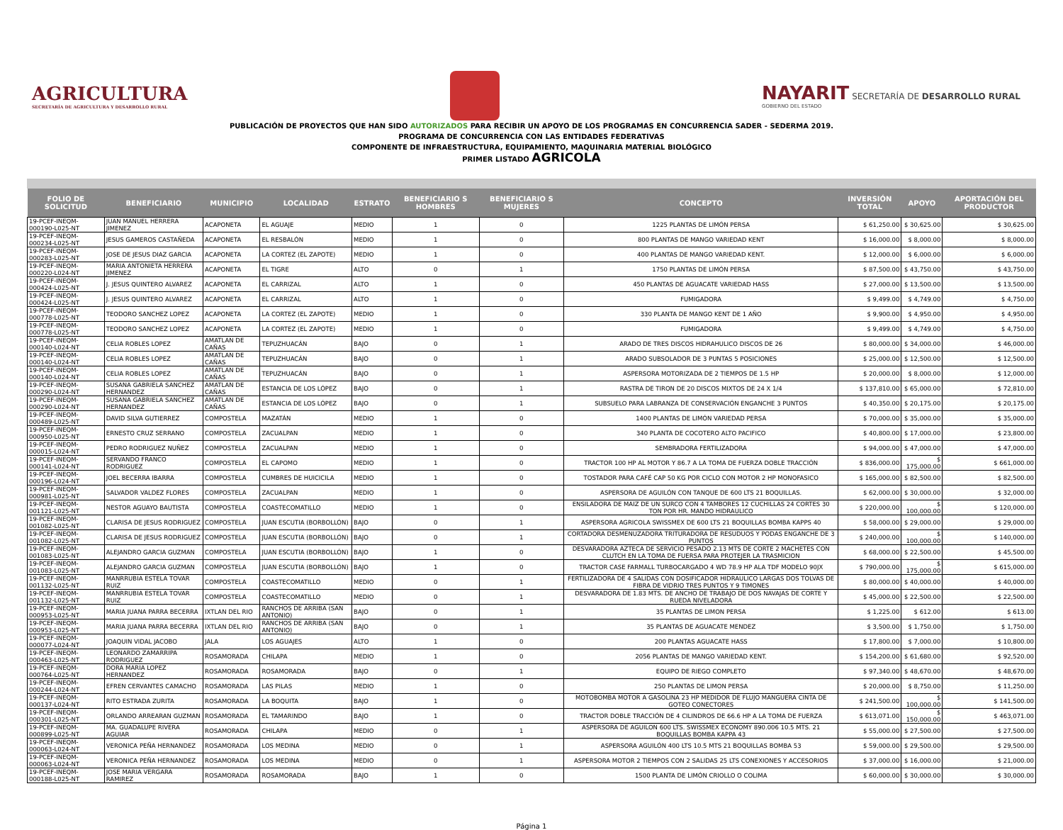AGRICULTURA
SECRETARÍA DE AGRICULTURA Y DESARROLLO RURAL
NAYARIT SECRETARÍA DE DESARROLLO RURAL
GOBIERNO DEL ESTADO
PUBLICACIÓN DE PROYECTOS QUE HAN SIDO AUTORIZADOS PARA RECIBIR UN APOYO DE LOS PROGRAMAS EN CONCURRENCIA SADER - SEDERMA 2019.
PROGRAMA DE CONCURRENCIA CON LAS ENTIDADES FEDERATIVAS
COMPONENTE DE INFRAESTRUCTURA, EQUIPAMIENTO, MAQUINARIA MATERIAL BIOLÓGICO
PRIMER LISTADO AGRICOLA
| FOLIO DE SOLICITUD | BENEFICIARIO | MUNICIPIO | LOCALIDAD | ESTRATO | BENEFICIARIO S HOMBRES | BENEFICIARIO S MUJERES | CONCEPTO | INVERSIÓN TOTAL | APOYO | APORTACIÓN DEL PRODUCTOR |
| --- | --- | --- | --- | --- | --- | --- | --- | --- | --- | --- |
| 19-PCEF-INEQM-000190-L025-NT | JUAN MANUEL HERRERA JIMENEZ | ACAPONETA | EL AGUAJE | MEDIO | 1 | 0 | 1225 PLANTAS DE LIMÓN PERSA | $ 61,250.00 | $ 30,625.00 | $ 30,625.00 |
| 19-PCEF-INEQM-000234-L025-NT | JESUS GAMEROS CASTAÑEDA | ACAPONETA | EL RESBALÓN | MEDIO | 1 | 0 | 800 PLANTAS DE MANGO VARIEDAD KENT | $ 16,000.00 | $ 8,000.00 | $ 8,000.00 |
| 19-PCEF-INEQM-000283-L025-NT | JOSE DE JESUS DIAZ GARCIA | ACAPONETA | LA CORTEZ (EL ZAPOTE) | MEDIO | 1 | 0 | 400 PLANTAS DE MANGO VARIEDAD KENT. | $ 12,000.00 | $ 6,000.00 | $ 6,000.00 |
| 19-PCEF-INEQM-000220-L024-NT | MARIA ANTONIETA HERRERA JIMENEZ | ACAPONETA | EL TIGRE | ALTO | 0 | 1 | 1750 PLANTAS DE LIMÓN PERSA | $ 87,500.00 | $ 43,750.00 | $ 43,750.00 |
| 19-PCEF-INEQM-000424-L025-NT | J. JESUS QUINTERO ALVAREZ | ACAPONETA | EL CARRIZAL | ALTO | 1 | 0 | 450 PLANTAS DE AGUACATE VARIEDAD HASS | $ 27,000.00 | $ 13,500.00 | $ 13,500.00 |
| 19-PCEF-INEQM-000424-L025-NT | J. JESUS QUINTERO ALVAREZ | ACAPONETA | EL CARRIZAL | ALTO | 1 | 0 | FUMIGADORA | $ 9,499.00 | $ 4,749.00 | $ 4,750.00 |
| 19-PCEF-INEQM-000778-L025-NT | TEODORO SANCHEZ LOPEZ | ACAPONETA | LA CORTEZ (EL ZAPOTE) | MEDIO | 1 | 0 | 330 PLANTA DE MANGO KENT DE 1 AÑO | $ 9,900.00 | $ 4,950.00 | $ 4,950.00 |
| 19-PCEF-INEQM-000778-L025-NT | TEODORO SANCHEZ LOPEZ | ACAPONETA | LA CORTEZ (EL ZAPOTE) | MEDIO | 1 | 0 | FUMIGADORA | $ 9,499.00 | $ 4,749.00 | $ 4,750.00 |
| 19-PCEF-INEQM-000140-L024-NT | CELIA ROBLES LOPEZ | AMATLAN DE CAÑAS | TEPUZHUACÁN | BAJO | 0 | 1 | ARADO DE TRES DISCOS HIDRAHULICO DISCOS DE 26 | $ 80,000.00 | $ 34,000.00 | $ 46,000.00 |
| 19-PCEF-INEQM-000140-L024-NT | CELIA ROBLES LOPEZ | AMATLAN DE CAÑAS | TEPUZHUACÁN | BAJO | 0 | 1 | ARADO SUBSOLADOR DE 3 PUNTAS 5 POSICIONES | $ 25,000.00 | $ 12,500.00 | $ 12,500.00 |
| 19-PCEF-INEQM-000140-L024-NT | CELIA ROBLES LOPEZ | AMATLAN DE CAÑAS | TEPUZHUACÁN | BAJO | 0 | 1 | ASPERSORA MOTORIZADA DE 2 TIEMPOS DE 1.5 HP | $ 20,000.00 | $ 8,000.00 | $ 12,000.00 |
| 19-PCEF-INEQM-000290-L024-NT | SUSANA GABRIELA SANCHEZ HERNANDEZ | AMATLAN DE CAÑAS | ESTANCIA DE LOS LÓPEZ | BAJO | 0 | 1 | RASTRA DE TIRON DE 20 DISCOS MIXTOS DE 24 X 1/4 | $ 137,810.00 | $ 65,000.00 | $ 72,810.00 |
| 19-PCEF-INEQM-000290-L024-NT | SUSANA GABRIELA SANCHEZ HERNANDEZ | AMATLAN DE CAÑAS | ESTANCIA DE LOS LÓPEZ | BAJO | 0 | 1 | SUBSUELO PARA LABRANZA DE CONSERVACIÓN ENGANCHE 3 PUNTOS | $ 40,350.00 | $ 20,175.00 | $ 20,175.00 |
| 19-PCEF-INEQM-000489-L025-NT | DAVID SILVA GUTIERREZ | COMPOSTELA | MAZATÁN | MEDIO | 1 | 0 | 1400 PLANTAS DE LIMÓN VARIEDAD PERSA | $ 70,000.00 | $ 35,000.00 | $ 35,000.00 |
| 19-PCEF-INEQM-000950-L025-NT | ERNESTO CRUZ SERRANO | COMPOSTELA | ZACUALPAN | MEDIO | 1 | 0 | 340 PLANTA DE COCOTERO ALTO PACIFICO | $ 40,800.00 | $ 17,000.00 | $ 23,800.00 |
| 19-PCEF-INEQM-000015-L024-NT | PEDRO RODRIGUEZ NUÑEZ | COMPOSTELA | ZACUALPAN | MEDIO | 1 | 0 | SEMBRADORA FERTILIZADORA | $ 94,000.00 | $ 47,000.00 | $ 47,000.00 |
| 19-PCEF-INEQM-000141-L024-NT | SERVANDO FRANCO RODRIGUEZ | COMPOSTELA | EL CAPOMO | MEDIO | 1 | 0 | TRACTOR 100 HP AL MOTOR Y 86.7 A LA TOMA DE FUERZA DOBLE TRACCIÓN | $ 836,000.00 | $ 175,000.00 | $ 661,000.00 |
| 19-PCEF-INEQM-000196-L024-NT | JOEL BECERRA IBARRA | COMPOSTELA | CUMBRES DE HUICICILA | MEDIO | 1 | 0 | TOSTADOR PARA CAFÉ CAP 50 KG POR CICLO CON MOTOR 2 HP MONOFASICO | $ 165,000.00 | $ 82,500.00 | $ 82,500.00 |
| 19-PCEF-INEQM-000981-L025-NT | SALVADOR VALDEZ FLORES | COMPOSTELA | ZACUALPAN | MEDIO | 1 | 0 | ASPERSORA DE AGUILÓN CON TANQUE DE 600 LTS 21 BOQUILLAS. | $ 62,000.00 | $ 30,000.00 | $ 32,000.00 |
| 19-PCEF-INEQM-001121-L025-NT | NESTOR AGUAYO BAUTISTA | COMPOSTELA | COASTECOMATILLO | MEDIO | 1 | 0 | ENSILADORA DE MAIZ DE UN SURCO CON 4 TAMBORES 12 CUCHILLAS 24 CORTES 30 TON POR HR. MANDO HIDRAULICO | $ 220,000.00 | $ 100,000.00 | $ 120,000.00 |
| 19-PCEF-INEQM-001082-L025-NT | CLARISA DE JESUS RODRIGUEZ | COMPOSTELA | JUAN ESCUTIA (BORBOLLÓN) | BAJO | 0 | 1 | ASPERSORA AGRICOLA SWISSMEX DE 600 LTS 21 BOQUILLAS BOMBA KAPPS 40 | $ 58,000.00 | $ 29,000.00 | $ 29,000.00 |
| 19-PCEF-INEQM-001082-L025-NT | CLARISA DE JESUS RODRIGUEZ | COMPOSTELA | JUAN ESCUTIA (BORBOLLÓN) | BAJO | 0 | 1 | CORTADORA DESMENUZADORA TRITURADORA DE RESUDUOS Y PODAS ENGANCHE DE 3 PUNTOS | $ 240,000.00 | $ 100,000.00 | $ 140,000.00 |
| 19-PCEF-INEQM-001083-L025-NT | ALEJANDRO GARCIA GUZMAN | COMPOSTELA | JUAN ESCUTIA (BORBOLLÓN) | BAJO | 1 | 0 | DESVARADORA AZTECA DE SERVICIO PESADO 2.13 MTS DE CORTE 2 MACHETES CON CLUTCH EN LA TOMA DE FUERSA PARA PROTEJER LA TRASMICION | $ 68,000.00 | $ 22,500.00 | $ 45,500.00 |
| 19-PCEF-INEQM-001083-L025-NT | ALEJANDRO GARCIA GUZMAN | COMPOSTELA | JUAN ESCUTIA (BORBOLLÓN) | BAJO | 1 | 0 | TRACTOR CASE FARMALL TURBOCARGADO 4 WD 78.9 HP ALA TDF MODELO 90JX | $ 790,000.00 | $ 175,000.00 | $ 615,000.00 |
| 19-PCEF-INEQM-001132-L025-NT | MANRRUBIA ESTELA TOVAR RUIZ | COMPOSTELA | COASTECOMATILLO | MEDIO | 0 | 1 | FERTILIZADORA DE 4 SALIDAS CON DOSIFICADOR HIDRAULICO LARGAS DOS TOLVAS DE FIBRA DE VIDRIO TRES PUNTOS Y 9 TIMONES | $ 80,000.00 | $ 40,000.00 | $ 40,000.00 |
| 19-PCEF-INEQM-001132-L025-NT | MANRRUBIA ESTELA TOVAR RUIZ | COMPOSTELA | COASTECOMATILLO | MEDIO | 0 | 1 | DESVARADORA DE 1.83 MTS. DE ANCHO DE TRABAJO DE DOS NAVAJAS DE CORTE Y RUEDA NIVELADORA | $ 45,000.00 | $ 22,500.00 | $ 22,500.00 |
| 19-PCEF-INEQM-000953-L025-NT | MARIA JUANA PARRA BECERRA | IXTLAN DEL RIO | RANCHOS DE ARRIBA (SAN ANTONIO) | BAJO | 0 | 1 | 35 PLANTAS DE LIMON PERSA | $ 1,225.00 | $ 612.00 | $ 613.00 |
| 19-PCEF-INEQM-000953-L025-NT | MARIA JUANA PARRA BECERRA | IXTLAN DEL RIO | RANCHOS DE ARRIBA (SAN ANTONIO) | BAJO | 0 | 1 | 35 PLANTAS DE AGUACATE MENDEZ | $ 3,500.00 | $ 1,750.00 | $ 1,750.00 |
| 19-PCEF-INEQM-000077-L024-NT | JOAQUIN VIDAL JACOBO | JALA | LOS AGUAJES | ALTO | 1 | 0 | 200 PLANTAS AGUACATE HASS | $ 17,800.00 | $ 7,000.00 | $ 10,800.00 |
| 19-PCEF-INEQM-000463-L025-NT | LEONARDO ZAMARRIPA RODRIGUEZ | ROSAMORADA | CHILAPA | MEDIO | 1 | 0 | 2056 PLANTAS DE MANGO VARIEDAD KENT. | $ 154,200.00 | $ 61,680.00 | $ 92,520.00 |
| 19-PCEF-INEQM-000764-L025-NT | DORA MARIA LOPEZ HERNANDEZ | ROSAMORADA | ROSAMORADA | BAJO | 0 | 1 | EQUIPO DE RIEGO COMPLETO | $ 97,340.00 | $ 48,670.00 | $ 48,670.00 |
| 19-PCEF-INEQM-000244-L024-NT | EFREN CERVANTES CAMACHO | ROSAMORADA | LAS PILAS | MEDIO | 1 | 0 | 250 PLANTAS DE LIMON PERSA | $ 20,000.00 | $ 8,750.00 | $ 11,250.00 |
| 19-PCEF-INEQM-000137-L024-NT | RITO ESTRADA ZURITA | ROSAMORADA | LA BOQUITA | BAJO | 1 | 0 | MOTOBOMBA MOTOR A GASOLINA 23 HP MEDIDOR DE FLUJO MANGUERA CINTA DE GOTEO CONECTORES | $ 241,500.00 | $ 100,000.00 | $ 141,500.00 |
| 19-PCEF-INEQM-000301-L025-NT | ORLANDO ARREARAN GUZMAN | ROSAMORADA | EL TAMARINDO | BAJO | 1 | 0 | TRACTOR DOBLE TRACCIÓN DE 4 CILINDROS DE 66.6 HP A LA TOMA DE FUERZA | $ 613,071.00 | $ 150,000.00 | $ 463,071.00 |
| 19-PCEF-INEQM-000899-L025-NT | MA. GUADALUPE RIVERA AGUIAR | ROSAMORADA | CHILAPA | MEDIO | 0 | 1 | ASPERSORA DE AGUILON 600 LTS. SWISSMEX ECONOMY 890.006 10.5 MTS. 21 BOQUILLAS BOMBA KAPPA 43 | $ 55,000.00 | $ 27,500.00 | $ 27,500.00 |
| 19-PCEF-INEQM-000063-L024-NT | VERONICA PEÑA HERNANDEZ | ROSAMORADA | LOS MEDINA | MEDIO | 0 | 1 | ASPERSORA AGUILÓN 400 LTS 10.5 MTS 21 BOQUILLAS BOMBA 53 | $ 59,000.00 | $ 29,500.00 | $ 29,500.00 |
| 19-PCEF-INEQM-000063-L024-NT | VERONICA PEÑA HERNANDEZ | ROSAMORADA | LOS MEDINA | MEDIO | 0 | 1 | ASPERSORA MOTOR 2 TIEMPOS CON 2 SALIDAS 25 LTS CONEXIONES Y ACCESORIOS | $ 37,000.00 | $ 16,000.00 | $ 21,000.00 |
| 19-PCEF-INEQM-000188-L025-NT | JOSE MARIA VERGARA RAMIREZ | ROSAMORADA | ROSAMORADA | BAJO | 1 | 0 | 1500 PLANTA DE LIMÓN CRIOLLO O COLIMA | $ 60,000.00 | $ 30,000.00 | $ 30,000.00 |
Página 1